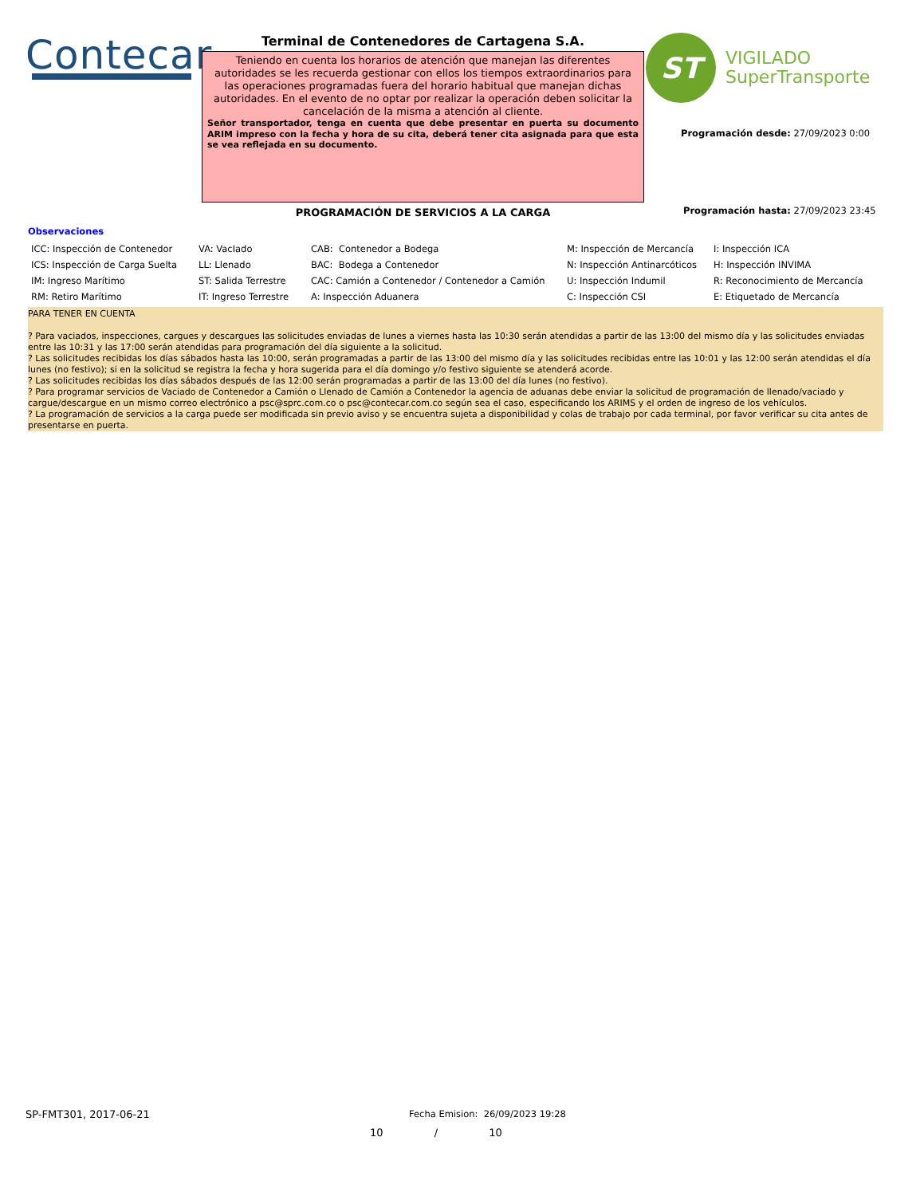Contecar Terminal de Contenedores de Cartagena S.A.
Teniendo en cuenta los horarios de atención que manejan las diferentes autoridades se les recuerda gestionar con ellos los tiempos extraordinarios para las operaciones programadas fuera del horario habitual que manejan dichas autoridades. En el evento de no optar por realizar la operación deben solicitar la cancelación de la misma a atención al cliente.
Señor transportador, tenga en cuenta que debe presentar en puerta su documento ARIM impreso con la fecha y hora de su cita, deberá tener cita asignada para que esta se vea reflejada en su documento.
ST
VIGILADO
SuperTransporte
Programación desde: 27/09/2023 0:00
PROGRAMACIÓN DE SERVICIOS A LA CARGA
Programación hasta: 27/09/2023 23:45
Observaciones
| ICC: Inspección de Contenedor | VA: VacIado | CAB: Contenedor a Bodega | M: Inspección de Mercancía | I: Inspección ICA |
| ICS: Inspección de Carga Suelta | LL: Llenado | BAC: Bodega a Contenedor | N: Inspección Antinarcóticos | H: Inspección INVIMA |
| IM: Ingreso Marítimo | ST: Salida Terrestre | CAC: Camión a Contenedor / Contenedor a Camión | U: Inspección Indumil | R: Reconocimiento de Mercancía |
| RM: Retiro Marítimo | IT: Ingreso Terrestre | A: Inspección Aduanera | C: Inspección CSI | E: Etiquetado de Mercancía |
PARA TENER EN CUENTA
? Para vaciados, inspecciones, cargues y descargues las solicitudes enviadas de lunes a viernes hasta las 10:30 serán atendidas a partir de las 13:00 del mismo día y las solicitudes enviadas entre las 10:31 y las 17:00 serán atendidas para programación del día siguiente a la solicitud.
? Las solicitudes recibidas los días sábados hasta las 10:00, serán programadas a partir de las 13:00 del mismo día y las solicitudes recibidas entre las 10:01 y las 12:00 serán atendidas el día lunes (no festivo); si en la solicitud se registra la fecha y hora sugerida para el día domingo y/o festivo siguiente se atenderá acorde.
? Las solicitudes recibidas los días sábados después de las 12:00 serán programadas a partir de las 13:00 del día lunes (no festivo).
? Para programar servicios de Vaciado de Contenedor a Camión o Llenado de Camión a Contenedor la agencia de aduanas debe enviar la solicitud de programación de llenado/vaciado y cargue/descargue en un mismo correo electrónico a psc@sprc.com.co o psc@contecar.com.co según sea el caso, especificando los ARIMS y el orden de ingreso de los vehículos.
? La programación de servicios a la carga puede ser modificada sin previo aviso y se encuentra sujeta a disponibilidad y colas de trabajo por cada terminal, por favor verificar su cita antes de presentarse en puerta.
SP-FMT301, 2017-06-21
Fecha Emision: 26/09/2023 19:28
10 / 10